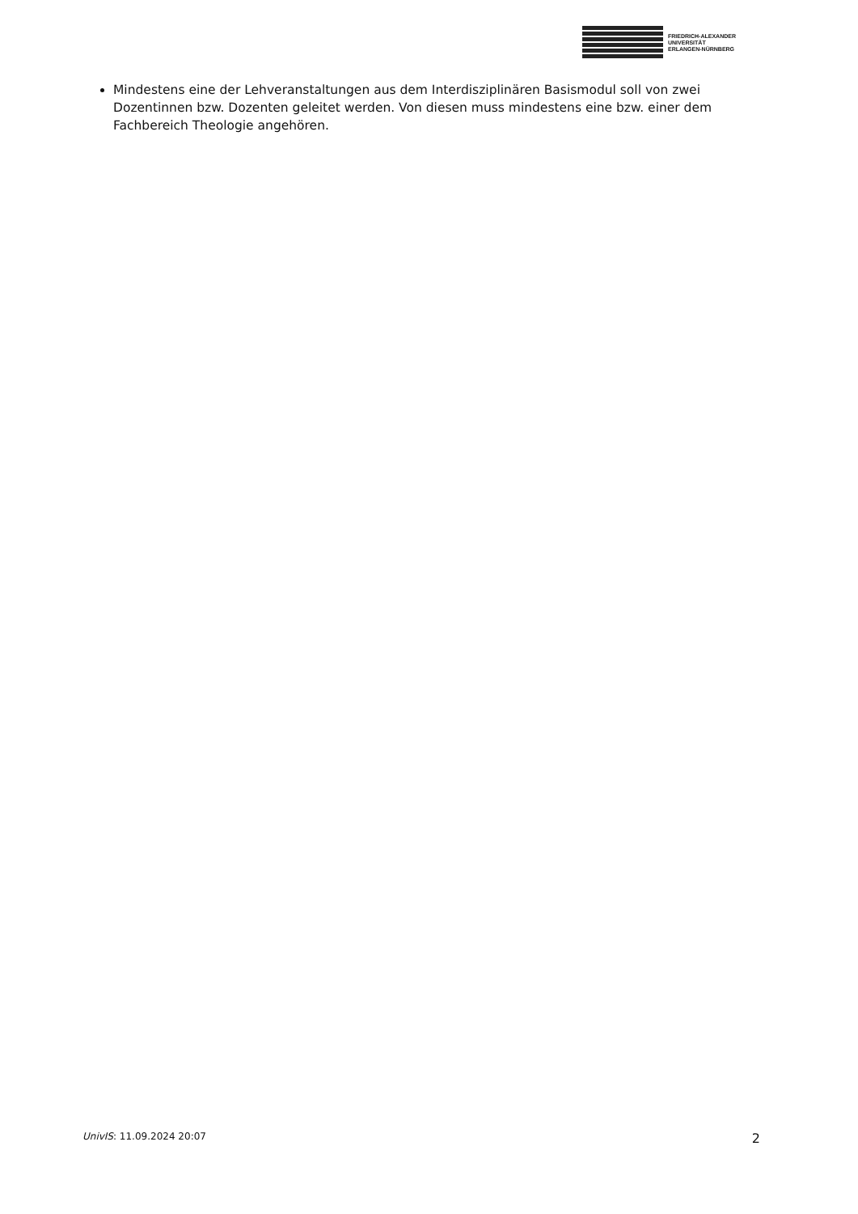FRIEDRICH-ALEXANDER
UNIVERSITÄT
ERLANGEN-NÜRNBERG
Mindestens eine der Lehveranstaltungen aus dem Interdisziplinären Basismodul soll von zwei Dozentinnen bzw. Dozenten geleitet werden. Von diesen muss mindestens eine bzw. einer dem Fachbereich Theologie angehören.
UnivIS: 11.09.2024 20:07 2